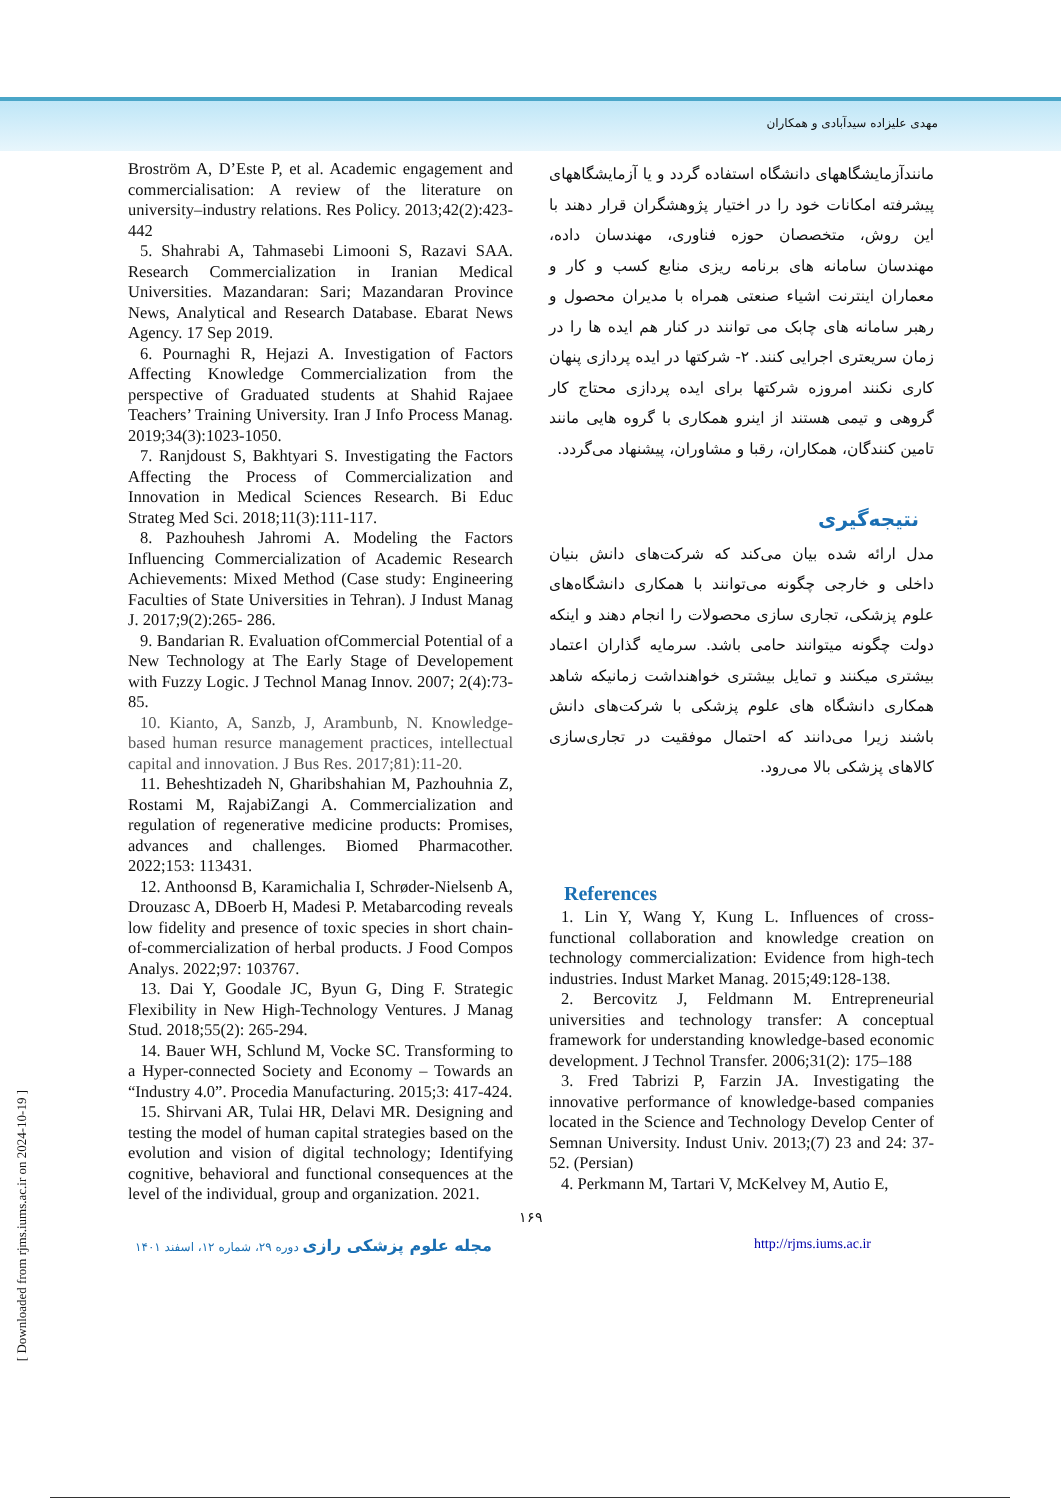مهدی علیزاده سیدآبادی و همکاران
مانندآزمایشگاههای دانشگاه استفاده گردد و یا آزمایشگاههای پیشرفته امکانات خود را در اختیار پژوهشگران قرار دهند با این روش، متخصصان حوزه فناوری، مهندسان داده، مهندسان سامانه های برنامه ریزی منابع کسب و کار و معماران اینترنت اشیاء صنعتی همراه با مدیران محصول و رهبر سامانه های چابک می توانند در کنار هم ایده ها را در زمان سریعتری اجرایی کنند. ۲- شرکتها در ایده پردازی پنهان کاری نکنند امروزه شرکتها برای ایده پردازی محتاج کار گروهی و تیمی هستند از اینرو همکاری با گروه هایی مانند تامین کنندگان، همکاران، رقبا و مشاوران، پیشنهاد می‌گردد.
نتیجه‌گیری
مدل ارائه شده بیان می‌کند که شرکت‌های دانش بنیان داخلی و خارجی چگونه می‌توانند با همکاری دانشگاه‌های علوم پزشکی، تجاری سازی محصولات را انجام دهند و اینکه دولت چگونه میتوانند حامی باشد. سرمایه گذاران اعتماد بیشتری میکنند و تمایل بیشتری خواهنداشت زمانیکه شاهد همکاری دانشگاه های علوم پزشکی با شرکت‌های دانش باشند زیرا می‌دانند که احتمال موفقیت در تجاری‌سازی کالاهای پزشکی بالا می‌رود.
References
1. Lin Y, Wang Y, Kung L. Influences of cross-functional collaboration and knowledge creation on technology commercialization: Evidence from high-tech industries. Indust Market Manag. 2015;49:128-138.
2. Bercovitz J, Feldmann M. Entrepreneurial universities and technology transfer: A conceptual framework for understanding knowledge-based economic development. J Technol Transfer. 2006;31(2): 175–188
3. Fred Tabrizi P, Farzin JA. Investigating the innovative performance of knowledge-based companies located in the Science and Technology Develop Center of Semnan University. Indust Univ. 2013;(7) 23 and 24: 37-52. (Persian)
4. Perkmann M, Tartari V, McKelvey M, Autio E,
Broström A, D’Este P, et al. Academic engagement and commercialisation: A review of the literature on university–industry relations. Res Policy. 2013;42(2):423-442
5. Shahrabi A, Tahmasebi Limooni S, Razavi SAA. Research Commercialization in Iranian Medical Universities. Mazandaran: Sari; Mazandaran Province News, Analytical and Research Database. Ebarat News Agency. 17 Sep 2019.
6. Pournaghi R, Hejazi A. Investigation of Factors Affecting Knowledge Commercialization from the perspective of Graduated students at Shahid Rajaee Teachers’ Training University. Iran J Info Process Manag. 2019;34(3):1023-1050.
7. Ranjdoust S, Bakhtyari S. Investigating the Factors Affecting the Process of Commercialization and Innovation in Medical Sciences Research. Bi Educ Strateg Med Sci. 2018;11(3):111-117.
8. Pazhouhesh Jahromi A. Modeling the Factors Influencing Commercialization of Academic Research Achievements: Mixed Method (Case study: Engineering Faculties of State Universities in Tehran). J Indust Manag J. 2017;9(2):265- 286.
9. Bandarian R. Evaluation ofCommercial Potential of a New Technology at The Early Stage of Developement with Fuzzy Logic. J Technol Manag Innov. 2007; 2(4):73-85.
10. Kianto, A, Sanzb, J, Arambunb, N. Knowledge-based human resurce management practices, intellectual capital and innovation. J Bus Res. 2017;81):11-20.
11. Beheshtizadeh N, Gharibshahian M, Pazhouhnia Z, Rostami M, RajabiZangi A. Commercialization and regulation of regenerative medicine products: Promises, advances and challenges. Biomed Pharmacother. 2022;153: 113431.
12. Anthoonsd B, Karamichalia I, Schrøder-Nielsenb A, Drouzasc A, DBoerb H, Madesi P. Metabarcoding reveals low fidelity and presence of toxic species in short chain-of-commercialization of herbal products. J Food Compos Analys. 2022;97: 103767.
13. Dai Y, Goodale JC, Byun G, Ding F. Strategic Flexibility in New High-Technology Ventures. J Manag Stud. 2018;55(2): 265-294.
14. Bauer WH, Schlund M, Vocke SC. Transforming to a Hyper-connected Society and Economy – Towards an “Industry 4.0”. Procedia Manufacturing. 2015;3: 417-424.
15. Shirvani AR, Tulai HR, Delavi MR. Designing and testing the model of human capital strategies based on the evolution and vision of digital technology; Identifying cognitive, behavioral and functional consequences at the level of the individual, group and organization. 2021.
۱۶۹
مجله علوم پزشکی رازی دوره ۲۹، شماره ۱۲، اسفند ۱۴۰۱ http://rjms.iums.ac.ir
[ Downloaded from rjms.iums.ac.ir on 2024-10-19 ]